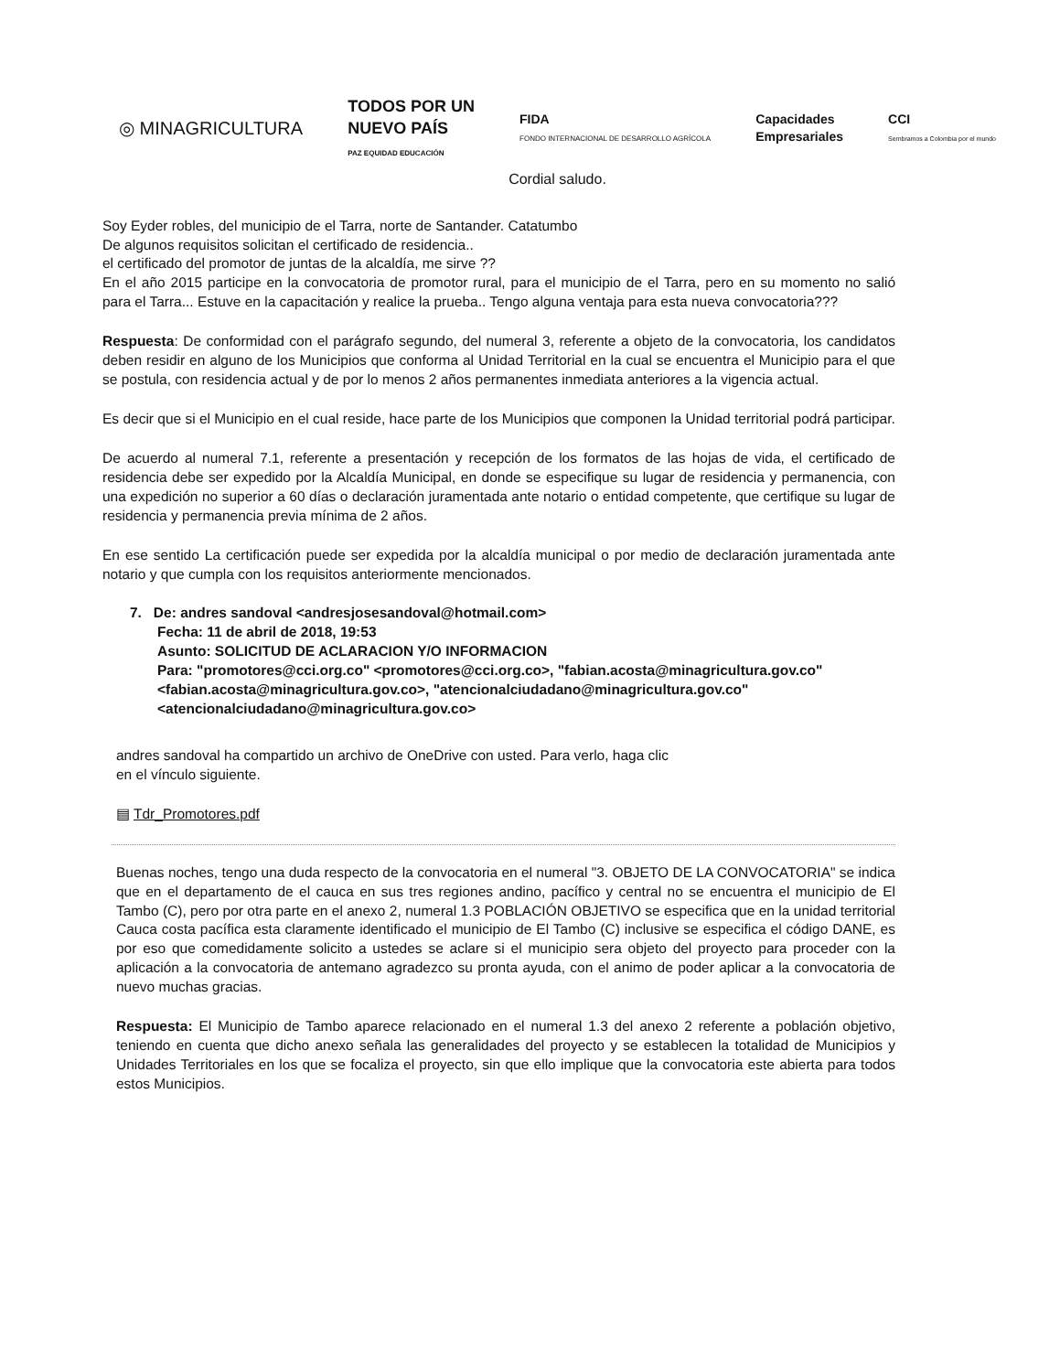◎ MINAGRICULTURA
TODOS POR UN
NUEVO PAÍS
PAZ EQUIDAD EDUCACIÓN
FIDA
FONDO INTERNACIONAL DE DESARROLLO AGRÍCOLA
Capacidades
Empresariales
CCI
Sembramos a Colombia por el mundo
Cordial saludo.
Soy Eyder robles, del municipio de el Tarra, norte de Santander. Catatumbo
De algunos requisitos solicitan el certificado de residencia..
el certificado del promotor de juntas de la alcaldía, me sirve ??
En el año 2015 participe en la convocatoria de promotor rural, para el municipio de el Tarra, pero en su momento no salió para el Tarra... Estuve en la capacitación y realice la prueba.. Tengo alguna ventaja para esta nueva convocatoria???
Respuesta: De conformidad con el parágrafo segundo, del numeral 3, referente a objeto de la convocatoria, los candidatos deben residir en alguno de los Municipios que conforma al Unidad Territorial en la cual se encuentra el Municipio para el que se postula, con residencia actual y de por lo menos 2 años permanentes inmediata anteriores a la vigencia actual.
Es decir que si el Municipio en el cual reside, hace parte de los Municipios que componen la Unidad territorial podrá participar.
De acuerdo al numeral 7.1, referente a presentación y recepción de los formatos de las hojas de vida, el certificado de residencia debe ser expedido por la Alcaldía Municipal, en donde se especifique su lugar de residencia y permanencia, con una expedición no superior a 60 días o declaración juramentada ante notario o entidad competente, que certifique su lugar de residencia y permanencia previa mínima de 2 años.
En ese sentido La certificación puede ser expedida por la alcaldía municipal o por medio de declaración juramentada ante notario y que cumpla con los requisitos anteriormente mencionados.
7. De: andres sandoval <andresjosesandoval@hotmail.com>
Fecha: 11 de abril de 2018, 19:53
Asunto: SOLICITUD DE ACLARACION Y/O INFORMACION
Para: "promotores@cci.org.co" <promotores@cci.org.co>, "fabian.acosta@minagricultura.gov.co"
<fabian.acosta@minagricultura.gov.co>, "atencionalciudadano@minagricultura.gov.co"
<atencionalciudadano@minagricultura.gov.co>
andres sandoval ha compartido un archivo de OneDrive con usted. Para verlo, haga clic
en el vínculo siguiente.
▤ Tdr_Promotores.pdf
Buenas noches, tengo una duda respecto de la convocatoria en el numeral "3. OBJETO DE LA CONVOCATORIA" se indica que en el departamento de el cauca en sus tres regiones andino, pacífico y central no se encuentra el municipio de El Tambo (C), pero por otra parte en el anexo 2, numeral 1.3 POBLACIÓN OBJETIVO se especifica que en la unidad territorial Cauca costa pacífica esta claramente identificado el municipio de El Tambo (C) inclusive se especifica el código DANE, es por eso que comedidamente solicito a ustedes se aclare si el municipio sera objeto del proyecto para proceder con la aplicación a la convocatoria de antemano agradezco su pronta ayuda, con el animo de poder aplicar a la convocatoria de nuevo muchas gracias.
Respuesta: El Municipio de Tambo aparece relacionado en el numeral 1.3 del anexo 2 referente a población objetivo, teniendo en cuenta que dicho anexo señala las generalidades del proyecto y se establecen la totalidad de Municipios y Unidades Territoriales en los que se focaliza el proyecto, sin que ello implique que la convocatoria este abierta para todos estos Municipios.